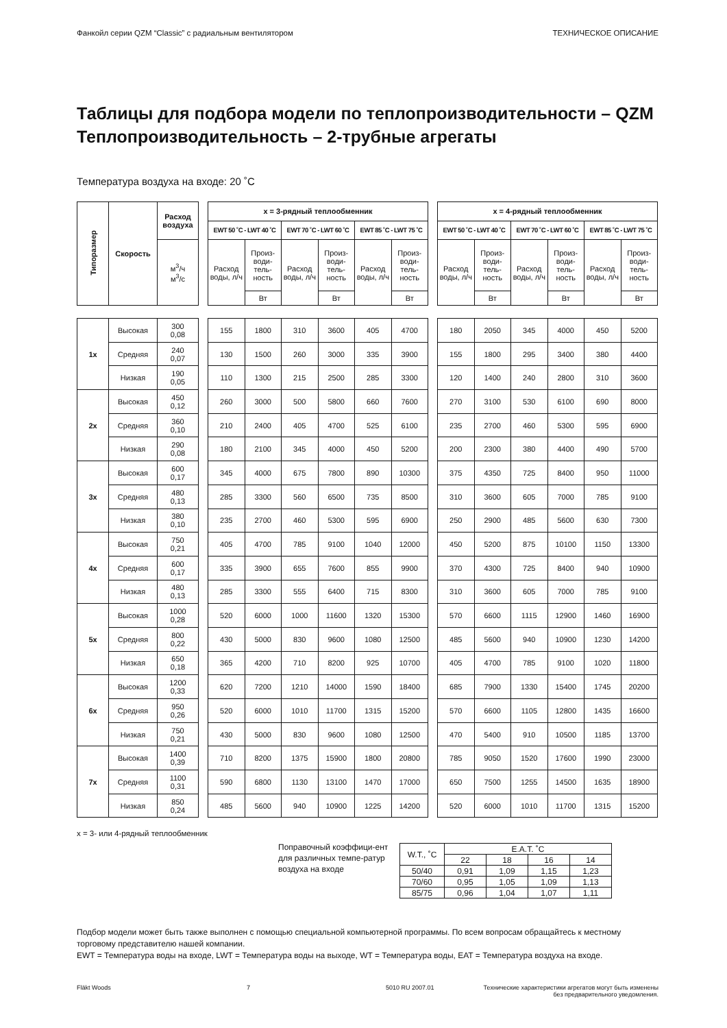Фанкойл серии QZM “Classic” с радиальным вентилятором ТЕХНИЧЕСКОЕ ОПИСАНИЕ
Таблицы для подбора модели по теплопроизводительности – QZM
Теплопроизводительность – 2-трубные агрегаты
Температура воздуха на входе: 20 ˚C
| Типоразмер | Скорость | Расход воздуха | | x = 3-рядный теплообменник | | | | | | | x = 4-рядный теплообменник | | | | | |
| --- | --- | --- | --- | --- | --- | --- | --- | --- | --- | --- | --- | --- | --- | --- | --- | --- |
| | | | | EWT 50 ˚C - LWT 40 ˚C | | EWT 70 ˚C - LWT 60 ˚C | | EWT 85 ˚C - LWT 75 ˚C | | | EWT 50 ˚C - LWT 40 ˚C | | EWT 70 ˚C - LWT 60 ˚C | | EWT 85 ˚C - LWT 75 ˚C | |
| | | м<sup>3</sup>/ч м<sup>3</sup>/с | | Расход воды, л/ч | Произ-води-тель-ность | Расход воды, л/ч | Произ-води-тель-ность | Расход воды, л/ч | Произ-води-тель-ность | | Расход воды, л/ч | Произ-води-тель-ность | Расход воды, л/ч | Произ-води-тель-ность | Расход воды, л/ч | Произ-води-тель-ность |
| | | | | | Вт | | Вт | | Вт | | | Вт | | Вт | | Вт |
| 1x | Высокая | 300 0,08 | | 155 | 1800 | 310 | 3600 | 405 | 4700 | | 180 | 2050 | 345 | 4000 | 450 | 5200 |
| | Средняя | 240 0,07 | | 130 | 1500 | 260 | 3000 | 335 | 3900 | | 155 | 1800 | 295 | 3400 | 380 | 4400 |
| | Низкая | 190 0,05 | | 110 | 1300 | 215 | 2500 | 285 | 3300 | | 120 | 1400 | 240 | 2800 | 310 | 3600 |
| 2x | Высокая | 450 0,12 | | 260 | 3000 | 500 | 5800 | 660 | 7600 | | 270 | 3100 | 530 | 6100 | 690 | 8000 |
| | Средняя | 360 0,10 | | 210 | 2400 | 405 | 4700 | 525 | 6100 | | 235 | 2700 | 460 | 5300 | 595 | 6900 |
| | Низкая | 290 0,08 | | 180 | 2100 | 345 | 4000 | 450 | 5200 | | 200 | 2300 | 380 | 4400 | 490 | 5700 |
| 3x | Высокая | 600 0,17 | | 345 | 4000 | 675 | 7800 | 890 | 10300 | | 375 | 4350 | 725 | 8400 | 950 | 11000 |
| | Средняя | 480 0,13 | | 285 | 3300 | 560 | 6500 | 735 | 8500 | | 310 | 3600 | 605 | 7000 | 785 | 9100 |
| | Низкая | 380 0,10 | | 235 | 2700 | 460 | 5300 | 595 | 6900 | | 250 | 2900 | 485 | 5600 | 630 | 7300 |
| 4x | Высокая | 750 0,21 | | 405 | 4700 | 785 | 9100 | 1040 | 12000 | | 450 | 5200 | 875 | 10100 | 1150 | 13300 |
| | Средняя | 600 0,17 | | 335 | 3900 | 655 | 7600 | 855 | 9900 | | 370 | 4300 | 725 | 8400 | 940 | 10900 |
| | Низкая | 480 0,13 | | 285 | 3300 | 555 | 6400 | 715 | 8300 | | 310 | 3600 | 605 | 7000 | 785 | 9100 |
| 5x | Высокая | 1000 0,28 | | 520 | 6000 | 1000 | 11600 | 1320 | 15300 | | 570 | 6600 | 1115 | 12900 | 1460 | 16900 |
| | Средняя | 800 0,22 | | 430 | 5000 | 830 | 9600 | 1080 | 12500 | | 485 | 5600 | 940 | 10900 | 1230 | 14200 |
| | Низкая | 650 0,18 | | 365 | 4200 | 710 | 8200 | 925 | 10700 | | 405 | 4700 | 785 | 9100 | 1020 | 11800 |
| 6x | Высокая | 1200 0,33 | | 620 | 7200 | 1210 | 14000 | 1590 | 18400 | | 685 | 7900 | 1330 | 15400 | 1745 | 20200 |
| | Средняя | 950 0,26 | | 520 | 6000 | 1010 | 11700 | 1315 | 15200 | | 570 | 6600 | 1105 | 12800 | 1435 | 16600 |
| | Низкая | 750 0,21 | | 430 | 5000 | 830 | 9600 | 1080 | 12500 | | 470 | 5400 | 910 | 10500 | 1185 | 13700 |
| 7x | Высокая | 1400 0,39 | | 710 | 8200 | 1375 | 15900 | 1800 | 20800 | | 785 | 9050 | 1520 | 17600 | 1990 | 23000 |
| | Средняя | 1100 0,31 | | 590 | 6800 | 1130 | 13100 | 1470 | 17000 | | 650 | 7500 | 1255 | 14500 | 1635 | 18900 |
| | Низкая | 850 0,24 | | 485 | 5600 | 940 | 10900 | 1225 | 14200 | | 520 | 6000 | 1010 | 11700 | 1315 | 15200 |
x = 3- или 4-рядный теплообменник
Поправочный коэффици-ент для различных темпе-ратур воздуха на входе
| W.T., ˚C | E.A.T. ˚C | | | |
| | 22 | 18 | 16 | 14 |
| 50/40 | 0,91 | 1,09 | 1,15 | 1,23 |
| 70/60 | 0,95 | 1,05 | 1,09 | 1,13 |
| 85/75 | 0,96 | 1,04 | 1,07 | 1,11 |
Подбор модели может быть также выполнен с помощью специальной компьютерной программы. По всем вопросам обращайтесь к местному торговому представителю нашей компании.
EWT = Температура воды на входе, LWT = Температура воды на выходе, WT = Температура воды, EAT = Температура воздуха на входе.
Fläkt Woods 7 5010 RU 2007.01 Технические характеристики агрегатов могут быть изменены
без предварительного уведомления.